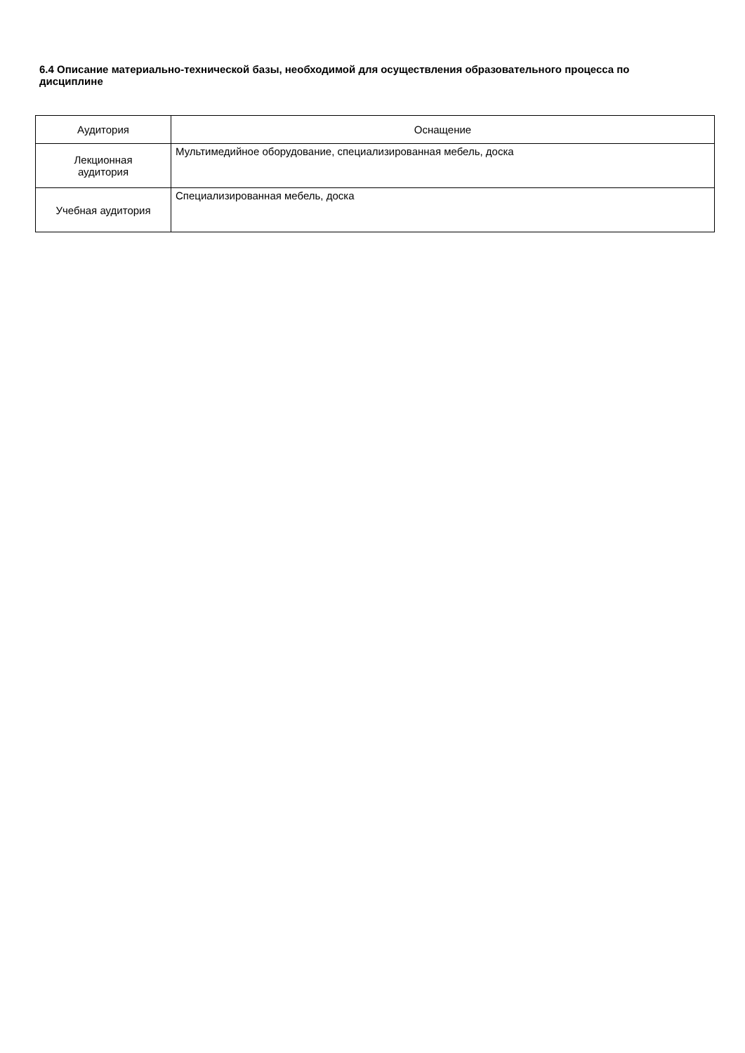6.4 Описание материально-технической базы, необходимой для осуществления образовательного процесса по дисциплине
| Аудитория | Оснащение |
| --- | --- |
| Лекционная аудитория | Мультимедийное оборудование, специализированная мебель, доска |
| Учебная аудитория | Специализированная мебель, доска |